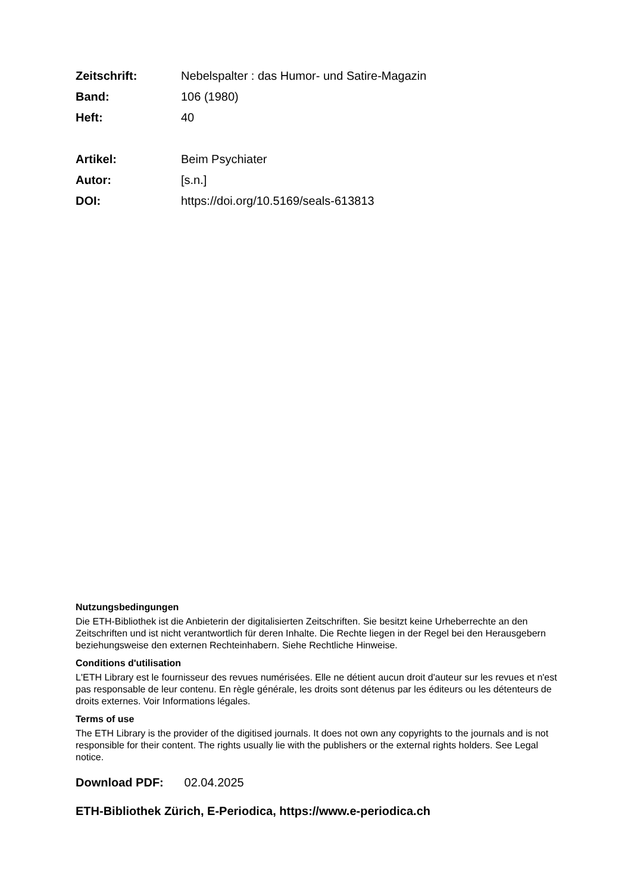Zeitschrift: Nebelspalter : das Humor- und Satire-Magazin
Band: 106 (1980)
Heft: 40
Artikel: Beim Psychiater
Autor: [s.n.]
DOI: https://doi.org/10.5169/seals-613813
Nutzungsbedingungen
Die ETH-Bibliothek ist die Anbieterin der digitalisierten Zeitschriften. Sie besitzt keine Urheberrechte an den Zeitschriften und ist nicht verantwortlich für deren Inhalte. Die Rechte liegen in der Regel bei den Herausgebern beziehungsweise den externen Rechteinhabern. Siehe Rechtliche Hinweise.
Conditions d'utilisation
L'ETH Library est le fournisseur des revues numérisées. Elle ne détient aucun droit d'auteur sur les revues et n'est pas responsable de leur contenu. En règle générale, les droits sont détenus par les éditeurs ou les détenteurs de droits externes. Voir Informations légales.
Terms of use
The ETH Library is the provider of the digitised journals. It does not own any copyrights to the journals and is not responsible for their content. The rights usually lie with the publishers or the external rights holders. See Legal notice.
Download PDF: 02.04.2025
ETH-Bibliothek Zürich, E-Periodica, https://www.e-periodica.ch